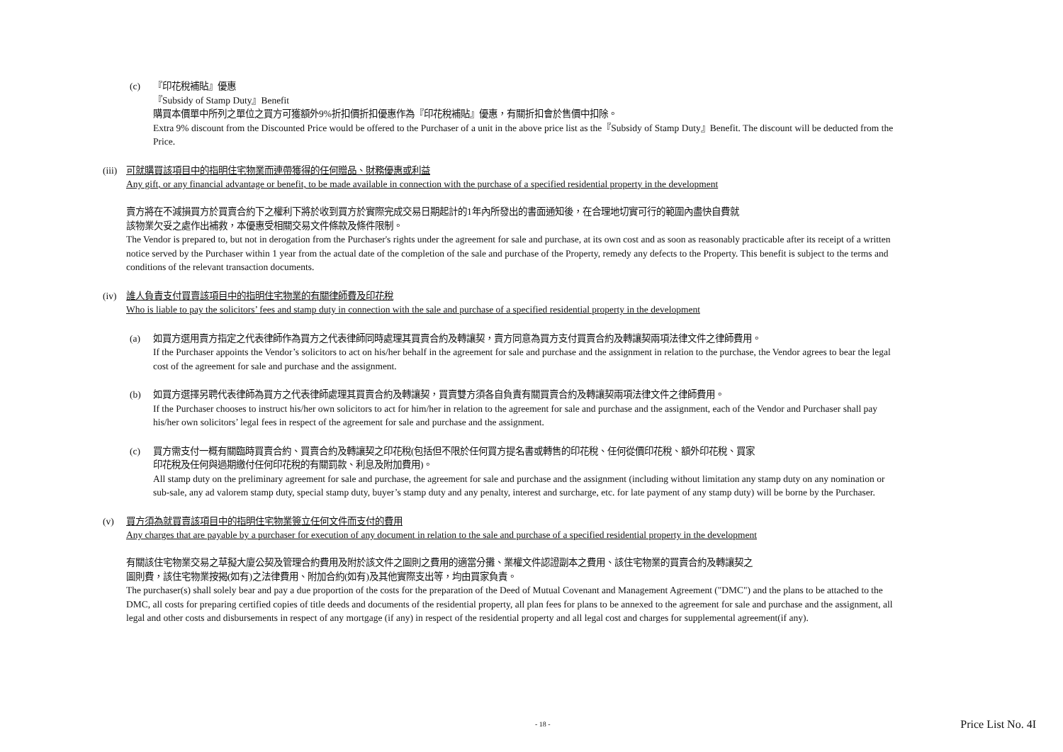(c) 『印花稅補貼』優惠
『Subsidy of Stamp Duty』Benefit
購買本價單中所列之單位之買方可獲額外9%折扣價折扣優惠作為『印花稅補貼』優惠，有關折扣會於售價中扣除。
Extra 9% discount from the Discounted Price would be offered to the Purchaser of a unit in the above price list as the『Subsidy of Stamp Duty』Benefit. The discount will be deducted from the Price.
(iii)
可就購買該項目中的指明住宅物業而連帶獲得的任何贈品、財務優惠或利益
Any gift, or any financial advantage or benefit, to be made available in connection with the purchase of a specified residential property in the development
賣方將在不減損買方於買賣合約下之權利下將於收到買方於實際完成交易日期起計的1年內所發出的書面通知後，在合理地切實可行的範圍內盡快自費就
該物業欠妥之處作出補救，本優惠受相關交易文件條款及條件限制。
The Vendor is prepared to, but not in derogation from the Purchaser's rights under the agreement for sale and purchase, at its own cost and as soon as reasonably practicable after its receipt of a written notice served by the Purchaser within 1 year from the actual date of the completion of the sale and purchase of the Property, remedy any defects to the Property. This benefit is subject to the terms and conditions of the relevant transaction documents.
(iv) 誰人負責支付買賣該項目中的指明住宅物業的有關律師費及印花稅
Who is liable to pay the solicitors’ fees and stamp duty in connection with the sale and purchase of a specified residential property in the development
(a) 如買方選用賣方指定之代表律師作為買方之代表律師同時處理其買賣合約及轉讓契，賣方同意為買方支付買賣合約及轉讓契兩項法律文件之律師費用。
If the Purchaser appoints the Vendor’s solicitors to act on his/her behalf in the agreement for sale and purchase and the assignment in relation to the purchase, the Vendor agrees to bear the legal cost of the agreement for sale and purchase and the assignment.
(b) 如買方選擇另聘代表律師為買方之代表律師處理其買賣合約及轉讓契，買賣雙方須各自負責有關買賣合約及轉讓契兩項法律文件之律師費用。
If the Purchaser chooses to instruct his/her own solicitors to act for him/her in relation to the agreement for sale and purchase and the assignment, each of the Vendor and Purchaser shall pay his/her own solicitors’ legal fees in respect of the agreement for sale and purchase and the assignment.
(c) 買方需支付一概有關臨時買賣合約、買賣合約及轉讓契之印花稅(包括但不限於任何買方提名書或轉售的印花稅、任何從價印花稅、額外印花稅、買家
印花稅及任何與過期繳付任何印花稅的有關罰款、利息及附加費用)。
All stamp duty on the preliminary agreement for sale and purchase, the agreement for sale and purchase and the assignment (including without limitation any stamp duty on any nomination or sub-sale, any ad valorem stamp duty, special stamp duty, buyer’s stamp duty and any penalty, interest and surcharge, etc. for late payment of any stamp duty) will be borne by the Purchaser.
(v) 買方須為就買賣該項目中的指明住宅物業簽立任何文件而支付的費用
Any charges that are payable by a purchaser for execution of any document in relation to the sale and purchase of a specified residential property in the development
有關該住宅物業交易之草擬大廈公契及管理合約費用及附於該文件之圖則之費用的適當分攤、業權文件認證副本之費用、該住宅物業的買賣合約及轉讓契之
圖則費，該住宅物業按揭(如有)之法律費用、附加合約(如有)及其他實際支出等，均由買家負責。
The purchaser(s) shall solely bear and pay a due proportion of the costs for the preparation of the Deed of Mutual Covenant and Management Agreement ("DMC") and the plans to be attached to the DMC, all costs for preparing certified copies of title deeds and documents of the residential property, all plan fees for plans to be annexed to the agreement for sale and purchase and the assignment, all legal and other costs and disbursements in respect of any mortgage (if any) in respect of the residential property and all legal cost and charges for supplemental agreement(if any).
- 18 - Price List No. 4I